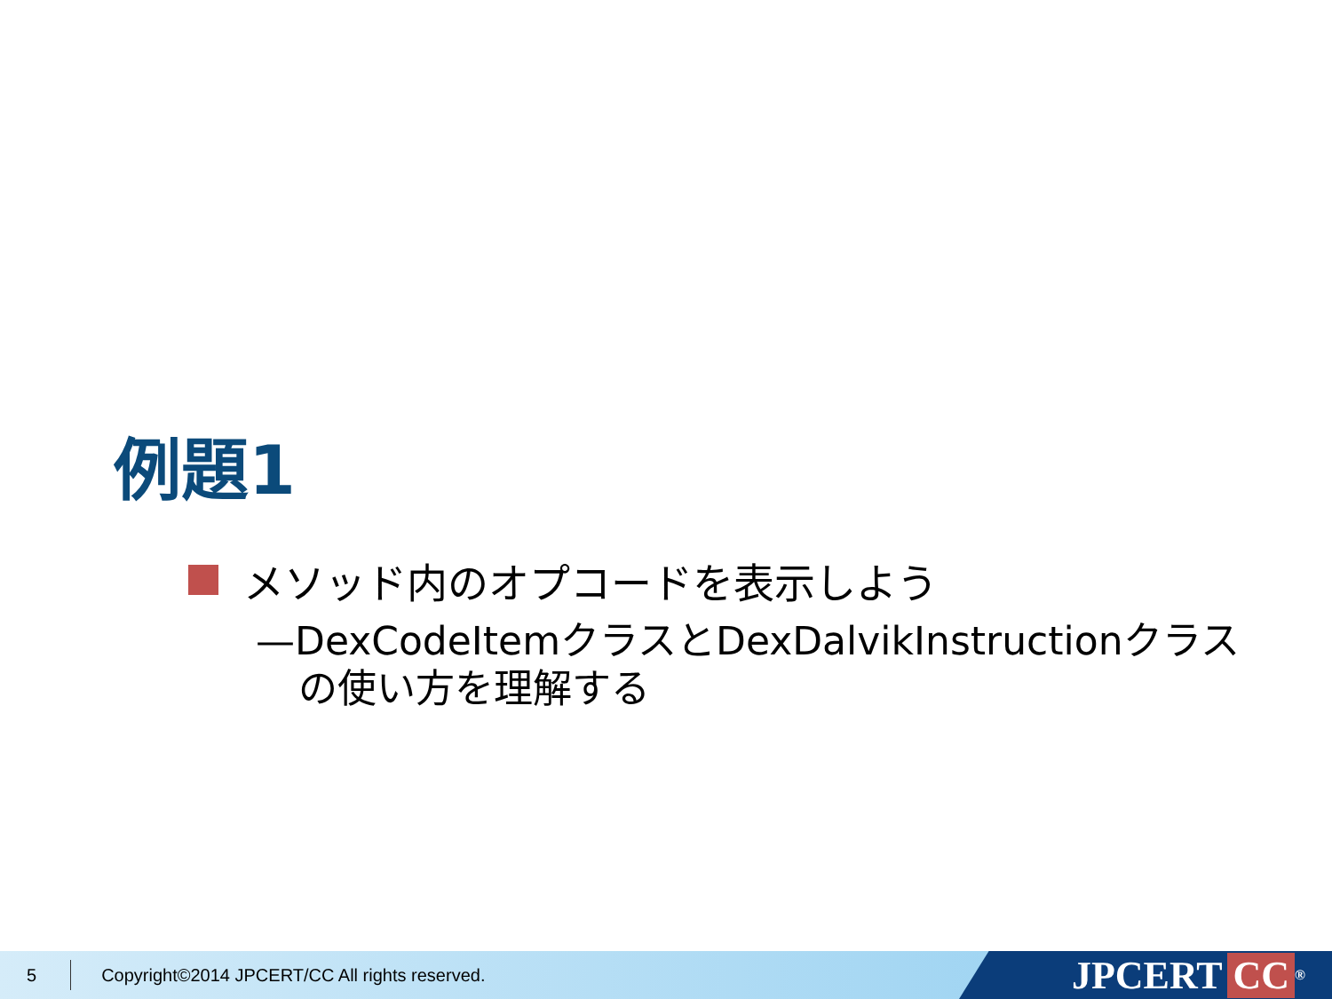例題1
メソッド内のオプコードを表示しよう
—DexCodeItemクラスとDexDalvikInstructionクラスの使い方を理解する
5 Copyright©2014 JPCERT/CC All rights reserved.
JPCERT CC<sup>®</sup>